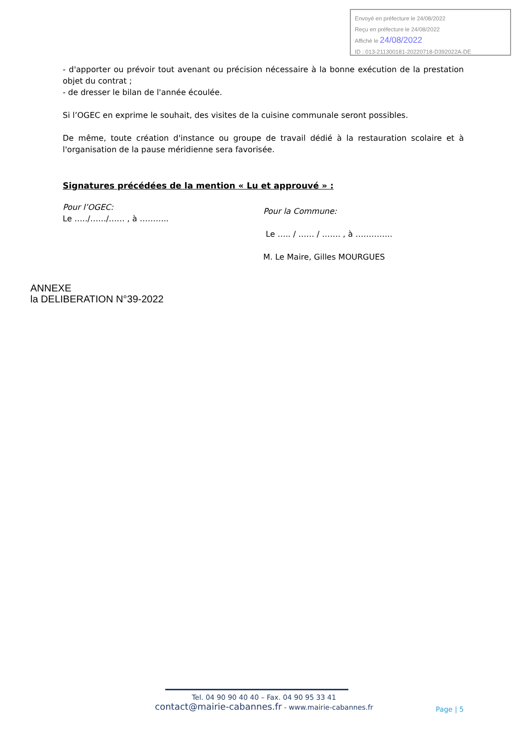Envoyé en préfecture le 24/08/2022
Reçu en préfecture le 24/08/2022
Affiché le 24/08/2022
ID : 013-211300181-20220718-D392022A-DE
- d'apporter ou prévoir tout avenant ou précision nécessaire à la bonne exécution de la prestation objet du contrat ;
- de dresser le bilan de l'année écoulée.
Si l’OGEC en exprime le souhait, des visites de la cuisine communale seront possibles.
De même, toute création d'instance ou groupe de travail dédié à la restauration scolaire et à l'organisation de la pause méridienne sera favorisée.
Signatures précédées de la mention « Lu et approuvé » :
Pour l’OGEC:
Le …../……/…… , à ………..
Pour la Commune:
Le ….. / …… / ……. , à …………..
M. Le Maire, Gilles MOURGUES
ANNEXE
la DELIBERATION N°39-2022
Tel. 04 90 90 40 40 – Fax. 04 90 95 33 41
contact@mairie-cabannes.fr - www.mairie-cabannes.fr
Page | 5